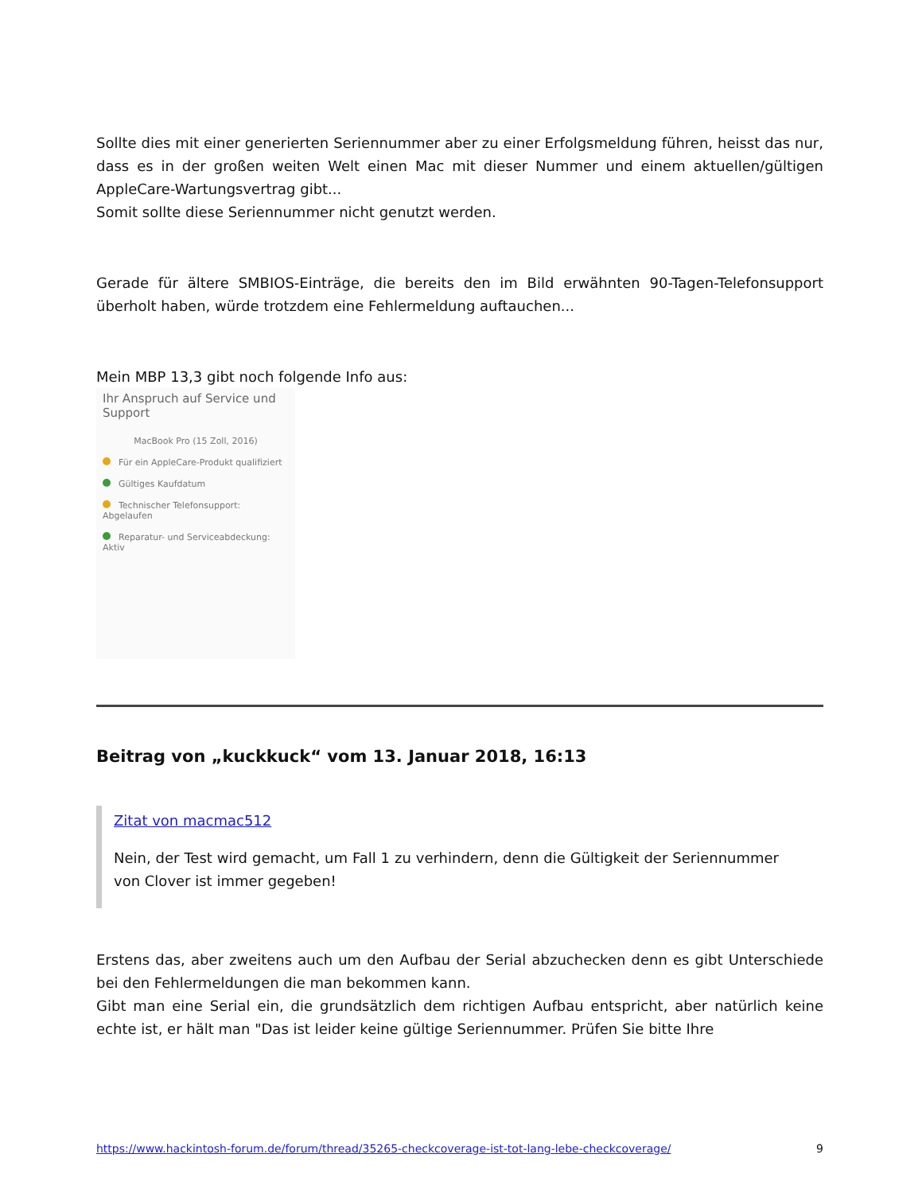Sollte dies mit einer generierten Seriennummer aber zu einer Erfolgsmeldung führen, heisst das nur, dass es in der großen weiten Welt einen Mac mit dieser Nummer und einem aktuellen/gültigen AppleCare-Wartungsvertrag gibt...
Somit sollte diese Seriennummer nicht genutzt werden.
Gerade für ältere SMBIOS-Einträge, die bereits den im Bild erwähnten 90-Tagen-Telefonsupport überholt haben, würde trotzdem eine Fehlermeldung auftauchen...
Mein MBP 13,3 gibt noch folgende Info aus:
Ihr Anspruch auf Service und Support
MacBook Pro (15 Zoll, 2016)
Für ein AppleCare-Produkt qualifiziert
Gültiges Kaufdatum
Technischer Telefonsupport: Abgelaufen
Reparatur- und Serviceabdeckung: Aktiv
Beitrag von „kuckkuck“ vom 13. Januar 2018, 16:13
Zitat von macmac512
Nein, der Test wird gemacht, um Fall 1 zu verhindern, denn die Gültigkeit der Seriennummer von Clover ist immer gegeben!
Erstens das, aber zweitens auch um den Aufbau der Serial abzuchecken denn es gibt Unterschiede bei den Fehlermeldungen die man bekommen kann.
Gibt man eine Serial ein, die grundsätzlich dem richtigen Aufbau entspricht, aber natürlich keine echte ist, er hält man "Das ist leider keine gültige Seriennummer. Prüfen Sie bitte Ihre
https://www.hackintosh-forum.de/forum/thread/35265-checkcoverage-ist-tot-lang-lebe-checkcoverage/ 9